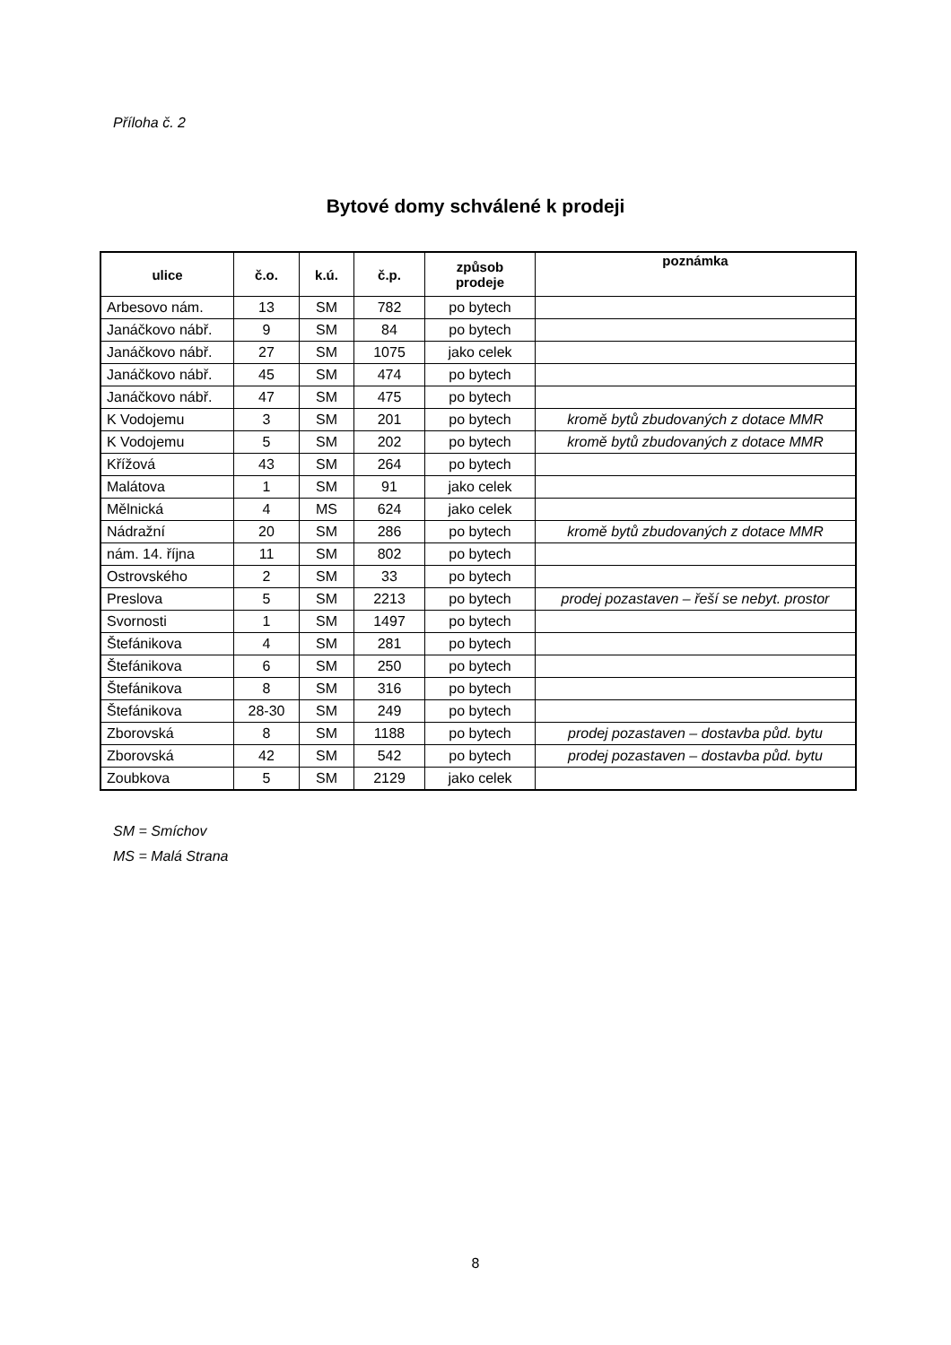Příloha č. 2
Bytové domy schválené k prodeji
| ulice | č.o. | k.ú. | č.p. | způsob prodeje | poznámka |
| --- | --- | --- | --- | --- | --- |
| Arbesovo nám. | 13 | SM | 782 | po bytech | |
| Janáčkovo nábř. | 9 | SM | 84 | po bytech | |
| Janáčkovo nábř. | 27 | SM | 1075 | jako celek | |
| Janáčkovo nábř. | 45 | SM | 474 | po bytech | |
| Janáčkovo nábř. | 47 | SM | 475 | po bytech | |
| K Vodojemu | 3 | SM | 201 | po bytech | kromě bytů zbudovaných z dotace MMR |
| K Vodojemu | 5 | SM | 202 | po bytech | kromě bytů zbudovaných z dotace MMR |
| Křížová | 43 | SM | 264 | po bytech | |
| Malátova | 1 | SM | 91 | jako celek | |
| Mělnická | 4 | MS | 624 | jako celek | |
| Nádražní | 20 | SM | 286 | po bytech | kromě bytů zbudovaných z dotace MMR |
| nám. 14. října | 11 | SM | 802 | po bytech | |
| Ostrovského | 2 | SM | 33 | po bytech | |
| Preslova | 5 | SM | 2213 | po bytech | prodej pozastaven – řeší se nebyt. prostor |
| Svornosti | 1 | SM | 1497 | po bytech | |
| Štefánikova | 4 | SM | 281 | po bytech | |
| Štefánikova | 6 | SM | 250 | po bytech | |
| Štefánikova | 8 | SM | 316 | po bytech | |
| Štefánikova | 28-30 | SM | 249 | po bytech | |
| Zborovská | 8 | SM | 1188 | po bytech | prodej pozastaven – dostavba půd. bytu |
| Zborovská | 42 | SM | 542 | po bytech | prodej pozastaven – dostavba půd. bytu |
| Zoubkova | 5 | SM | 2129 | jako celek | |
SM = Smíchov
MS = Malá Strana
8